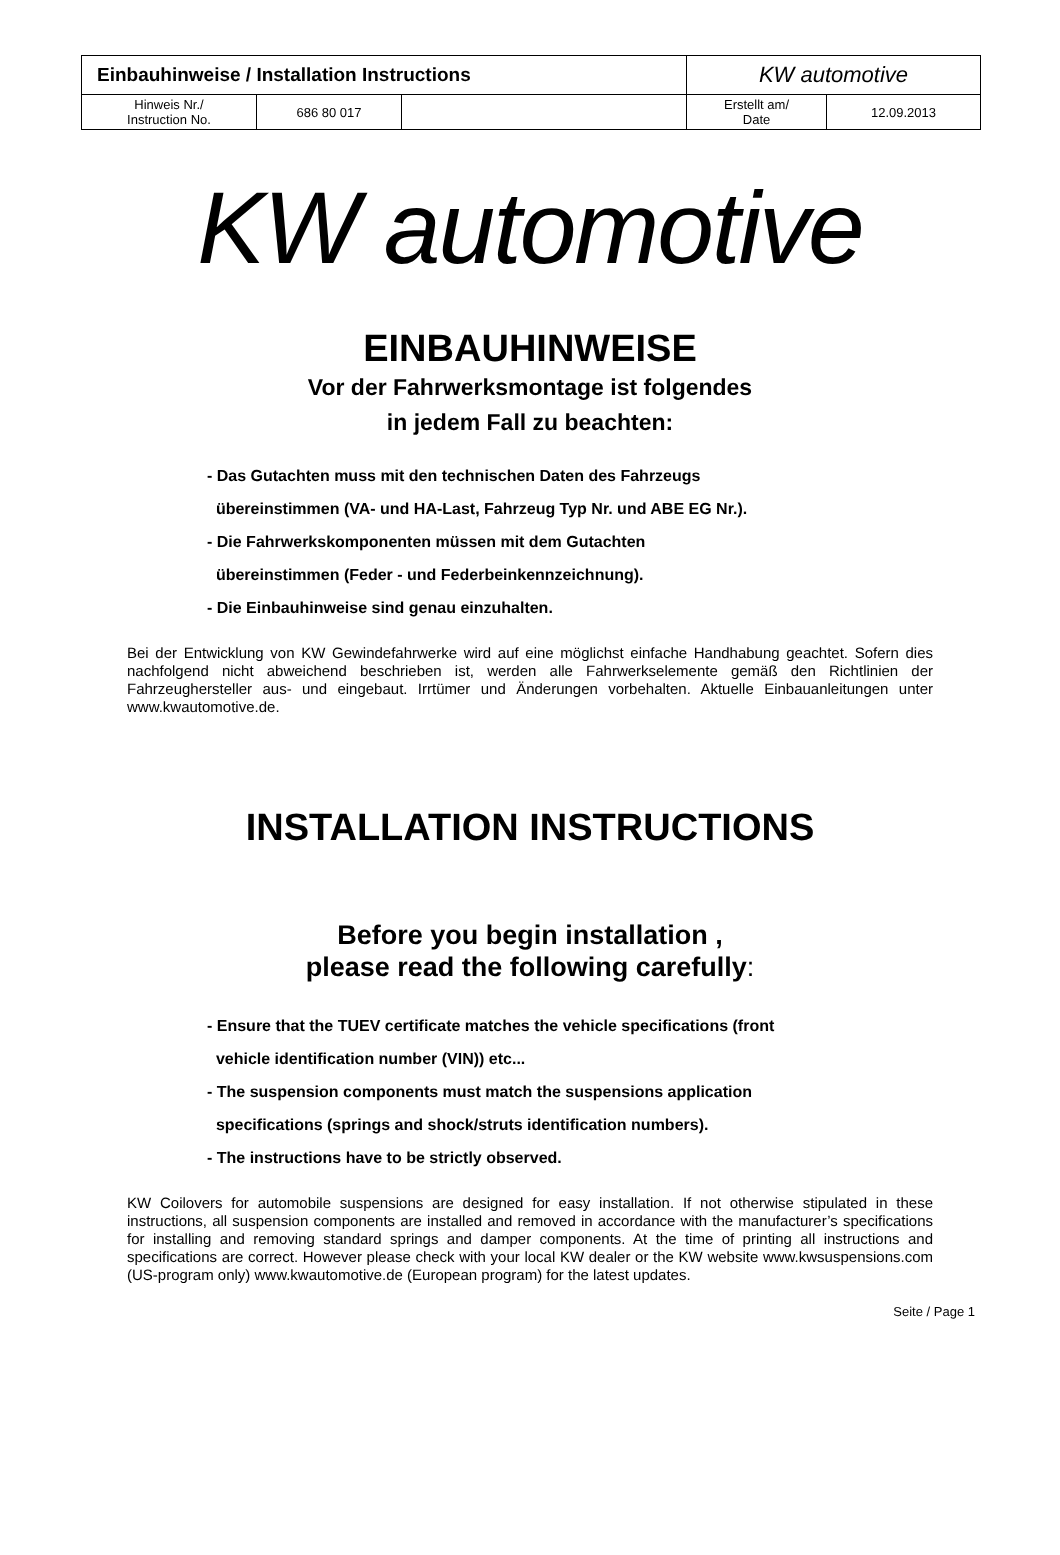| Einbauhinweise / Installation Instructions | | | KW automotive | |
| Hinweis Nr./ Instruction No. | 686 80 017 | | Erstellt am/ Date | 12.09.2013 |
KW automotive
EINBAUHINWEISE
Vor der Fahrwerksmontage ist folgendes
in jedem Fall zu beachten:
- Das Gutachten muss mit den technischen Daten des Fahrzeugs
übereinstimmen (VA- und HA-Last, Fahrzeug Typ Nr. und ABE EG Nr.).
- Die Fahrwerkskomponenten müssen mit dem Gutachten
übereinstimmen (Feder - und Federbeinkennzeichnung).
- Die Einbauhinweise sind genau einzuhalten.
Bei der Entwicklung von KW Gewindefahrwerke wird auf eine möglichst einfache Handhabung geachtet. Sofern dies nachfolgend nicht abweichend beschrieben ist, werden alle Fahrwerkselemente gemäß den Richtlinien der Fahrzeughersteller aus- und eingebaut. Irrtümer und Änderungen vorbehalten. Aktuelle Einbauanleitungen unter www.kwautomotive.de.
INSTALLATION INSTRUCTIONS
Before you begin installation ,
please read the following carefully:
- Ensure that the TUEV certificate matches the vehicle specifications (front
vehicle identification number (VIN)) etc...
- The suspension components must match the suspensions application
specifications (springs and shock/struts identification numbers).
- The instructions have to be strictly observed.
KW Coilovers for automobile suspensions are designed for easy installation. If not otherwise stipulated in these instructions, all suspension components are installed and removed in accordance with the manufacturer’s specifications for installing and removing standard springs and damper components. At the time of printing all instructions and specifications are correct. However please check with your local KW dealer or the KW website www.kwsuspensions.com (US-program only) www.kwautomotive.de (European program) for the latest updates.
Seite / Page 1